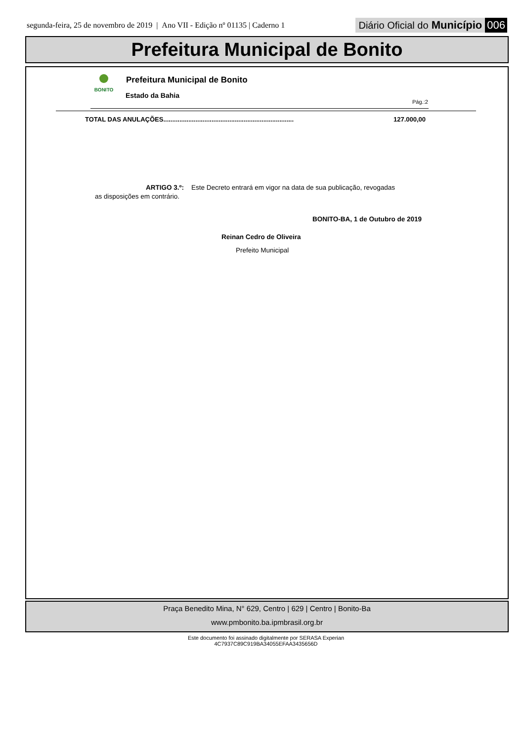segunda-feira, 25 de novembro de 2019 | Ano VII - Edição nº 01135 | Caderno 1 Diário Oficial do Município 006
Prefeitura Municipal de Bonito
BONITO Prefeitura Municipal de Bonito
Estado da Bahia
Pág.:2
TOTAL DAS ANULAÇÕES.........................................................................
127.000,00
ARTIGO 3.º: Este Decreto entrará em vigor na data de sua publicação, revogadas
as disposições em contrário.
BONITO-BA, 1 de Outubro de 2019
Reinan Cedro de Oliveira
Prefeito Municipal
Praça Benedito Mina, N° 629, Centro | 629 | Centro | Bonito-Ba
www.pmbonito.ba.ipmbrasil.org.br
Este documento foi assinado digitalmente por SERASA Experian
4C7937C89C919BA34055EFAA3435656D